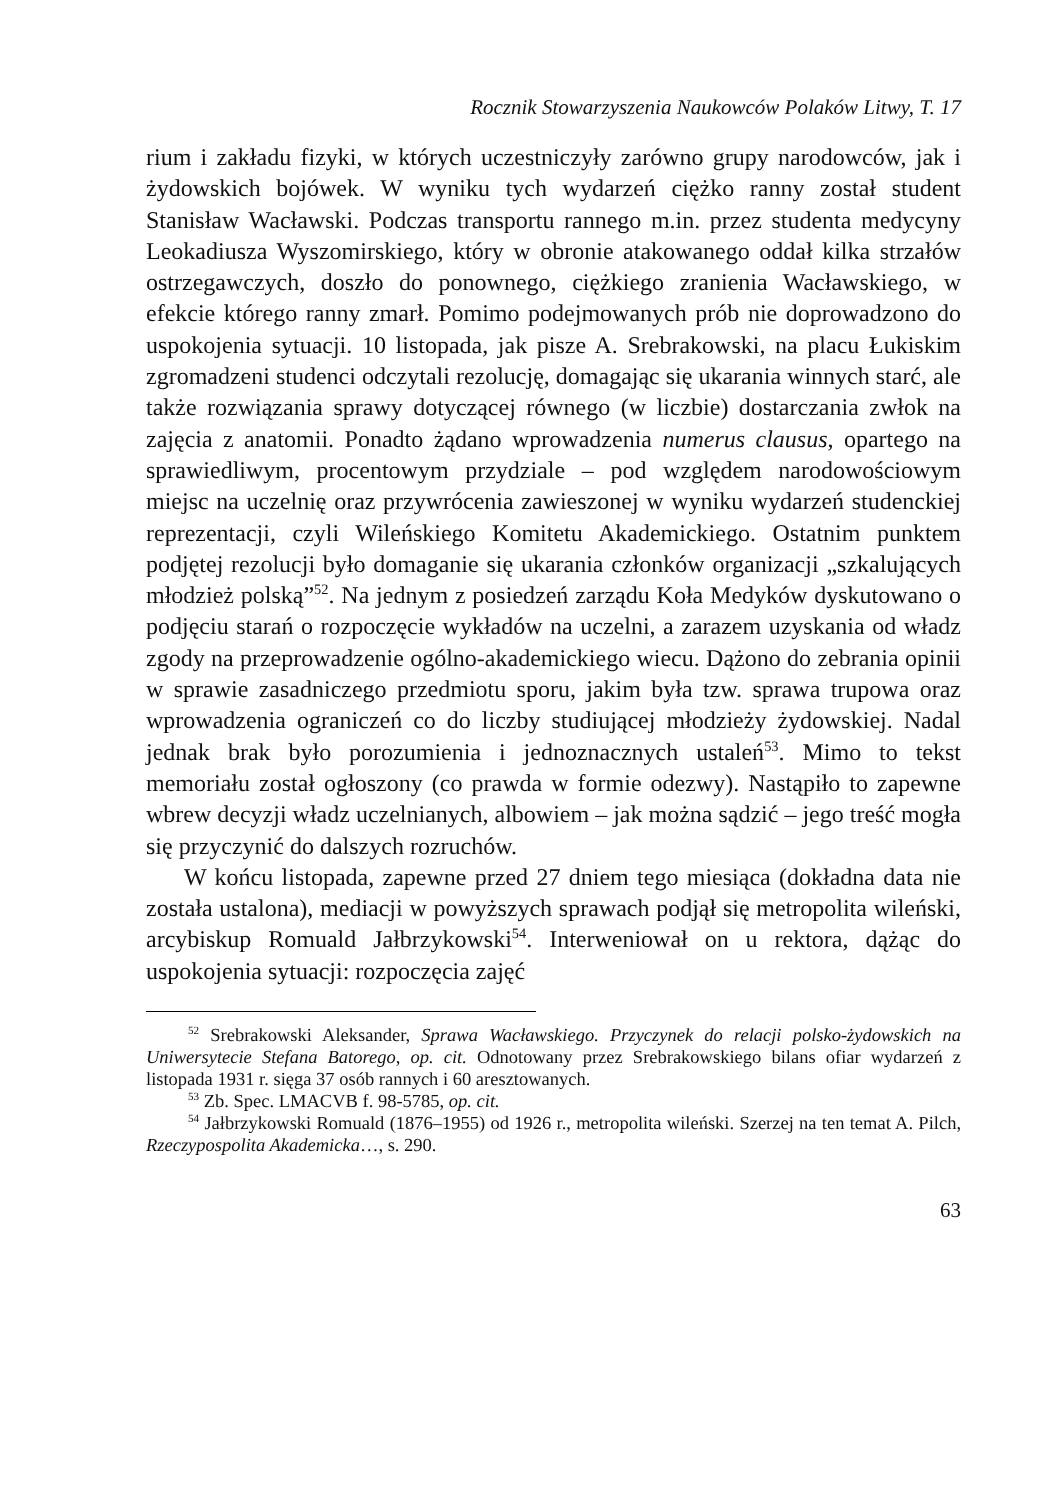Rocznik Stowarzyszenia Naukowców Polaków Litwy, T. 17
rium i zakładu fizyki, w których uczestniczyły zarówno grupy narodowców, jak i żydowskich bojówek. W wyniku tych wydarzeń ciężko ranny został student Stanisław Wacławski. Podczas transportu rannego m.in. przez studenta medycyny Leokadiusza Wyszomirskiego, który w obronie atakowanego oddał kilka strzałów ostrzegawczych, doszło do ponownego, ciężkiego zranienia Wacławskiego, w efekcie którego ranny zmarł. Pomimo podejmowanych prób nie doprowadzono do uspokojenia sytuacji. 10 listopada, jak pisze A. Srebrakowski, na placu Łukiskim zgromadzeni studenci odczytali rezolucję, domagając się ukarania winnych starć, ale także rozwiązania sprawy dotyczącej równego (w liczbie) dostarczania zwłok na zajęcia z anatomii. Ponadto żądano wprowadzenia numerus clausus, opartego na sprawiedliwym, procentowym przydziale – pod względem narodowościowym miejsc na uczelnię oraz przywrócenia zawieszonej w wyniku wydarzeń studenckiej reprezentacji, czyli Wileńskiego Komitetu Akademickiego. Ostatnim punktem podjętej rezolucji było domaganie się ukarania członków organizacji „szkalujących młodzież polską”<sup>52</sup>. Na jednym z posiedzeń zarządu Koła Medyków dyskutowano o podjęciu starań o rozpoczęcie wykładów na uczelni, a zarazem uzyskania od władz zgody na przeprowadzenie ogólno-akademickiego wiecu. Dążono do zebrania opinii w sprawie zasadniczego przedmiotu sporu, jakim była tzw. sprawa trupowa oraz wprowadzenia ograniczeń co do liczby studiującej młodzieży żydowskiej. Nadal jednak brak było porozumienia i jednoznacznych ustaleń<sup>53</sup>. Mimo to tekst memoriału został ogłoszony (co prawda w formie odezwy). Nastąpiło to zapewne wbrew decyzji władz uczelnianych, albowiem – jak można sądzić – jego treść mogła się przyczynić do dalszych rozruchów.
W końcu listopada, zapewne przed 27 dniem tego miesiąca (dokładna data nie została ustalona), mediacji w powyższych sprawach podjął się metropolita wileński, arcybiskup Romuald Jałbrzykowski<sup>54</sup>. Interweniował on u rektora, dążąc do uspokojenia sytuacji: rozpoczęcia zajęć
<sup>52</sup> Srebrakowski Aleksander, Sprawa Wacławskiego. Przyczynek do relacji polsko-żydowskich na Uniwersytecie Stefana Batorego, op. cit. Odnotowany przez Srebrakowskiego bilans ofiar wydarzeń z listopada 1931 r. sięga 37 osób rannych i 60 aresztowanych.
<sup>53</sup> Zb. Spec. LMACVB f. 98-5785, op. cit.
<sup>54</sup> Jałbrzykowski Romuald (1876–1955) od 1926 r., metropolita wileński. Szerzej na ten temat A. Pilch, Rzeczypospolita Akademicka…, s. 290.
63